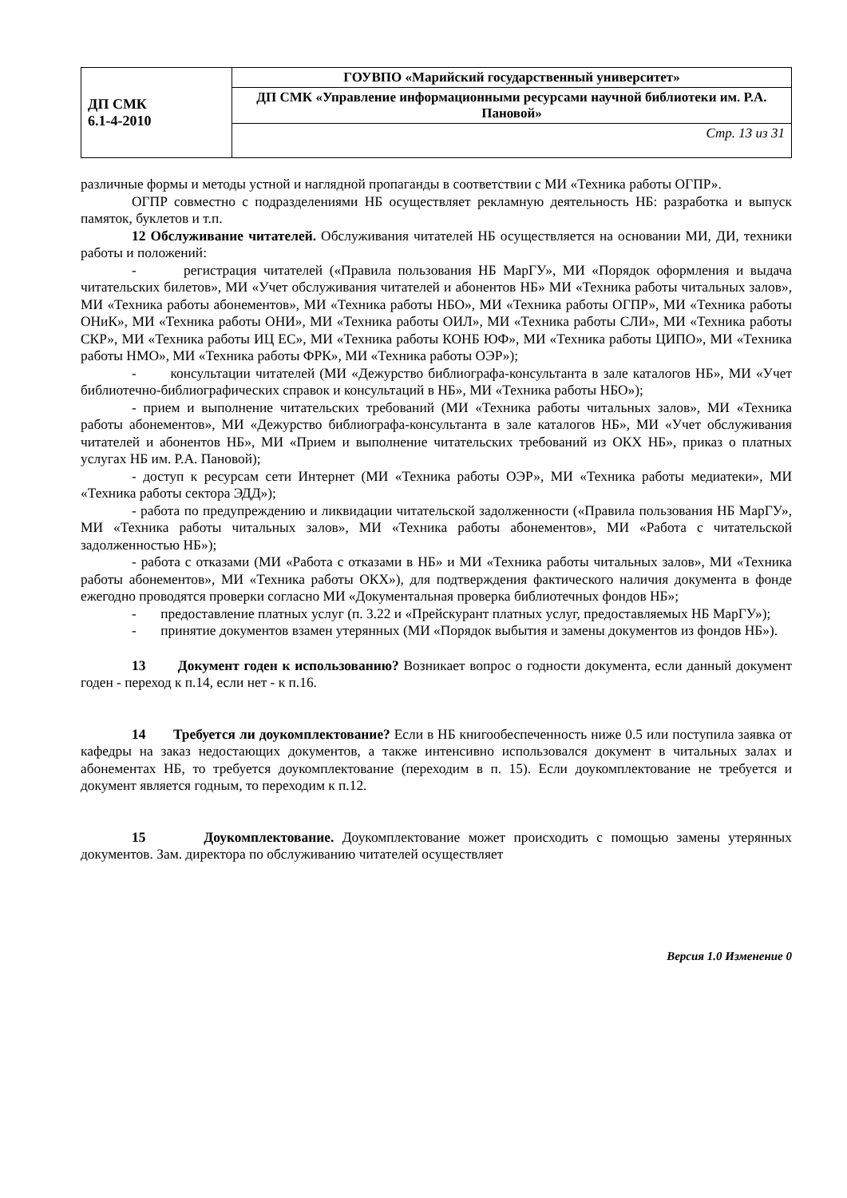| ДП СМК 6.1-4-2010 | ГОУВПО «Марийский государственный университет» |
| | ДП СМК «Управление информационными ресурсами научной библиотеки им. Р.А. Пановой» |
| | Стр. 13 из 31 |
различные формы и методы устной и наглядной пропаганды в соответствии с МИ «Техника работы ОГПР».
ОГПР совместно с подразделениями НБ осуществляет рекламную деятельность НБ: разработка и выпуск памяток, буклетов и т.п.
12 Обслуживание читателей. Обслуживания читателей НБ осуществляется на основании МИ, ДИ, техники работы и положений:
- регистрация читателей («Правила пользования НБ МарГУ», МИ «Порядок оформления и выдача читательских билетов», МИ «Учет обслуживания читателей и абонентов НБ» МИ «Техника работы читальных залов», МИ «Техника работы абонементов», МИ «Техника работы НБО», МИ «Техника работы ОГПР», МИ «Техника работы ОНиК», МИ «Техника работы ОНИ», МИ «Техника работы ОИЛ», МИ «Техника работы СЛИ», МИ «Техника работы СКР», МИ «Техника работы ИЦ ЕС», МИ «Техника работы КОНБ ЮФ», МИ «Техника работы ЦИПО», МИ «Техника работы НМО», МИ «Техника работы ФРК», МИ «Техника работы ОЭР»);
- консультации читателей (МИ «Дежурство библиографа-консультанта в зале каталогов НБ», МИ «Учет библиотечно-библиографических справок и консультаций в НБ», МИ «Техника работы НБО»);
- прием и выполнение читательских требований (МИ «Техника работы читальных залов», МИ «Техника работы абонементов», МИ «Дежурство библиографа-консультанта в зале каталогов НБ», МИ «Учет обслуживания читателей и абонентов НБ», МИ «Прием и выполнение читательских требований из ОКХ НБ», приказ о платных услугах НБ им. Р.А. Пановой);
- доступ к ресурсам сети Интернет (МИ «Техника работы ОЭР», МИ «Техника работы медиатеки», МИ «Техника работы сектора ЭДД»);
- работа по предупреждению и ликвидации читательской задолженности («Правила пользования НБ МарГУ», МИ «Техника работы читальных залов», МИ «Техника работы абонементов», МИ «Работа с читательской задолженностью НБ»);
- работа с отказами (МИ «Работа с отказами в НБ» и МИ «Техника работы читальных залов», МИ «Техника работы абонементов», МИ «Техника работы ОКХ»), для подтверждения фактического наличия документа в фонде ежегодно проводятся проверки согласно МИ «Документальная проверка библиотечных фондов НБ»;
- предоставление платных услуг (п. 3.22 и «Прейскурант платных услуг, предоставляемых НБ МарГУ»);
- принятие документов взамен утерянных (МИ «Порядок выбытия и замены документов из фондов НБ»).
13 Документ годен к использованию? Возникает вопрос о годности документа, если данный документ годен - переход к п.14, если нет - к п.16.
14 Требуется ли доукомплектование? Если в НБ книгообеспеченность ниже 0.5 или поступила заявка от кафедры на заказ недостающих документов, а также интенсивно использовался документ в читальных залах и абонементах НБ, то требуется доукомплектование (переходим в п. 15). Если доукомплектование не требуется и документ является годным, то переходим к п.12.
15 Доукомплектование. Доукомплектование может происходить с помощью замены утерянных документов. Зам. директора по обслуживанию читателей осуществляет
Версия 1.0 Изменение 0